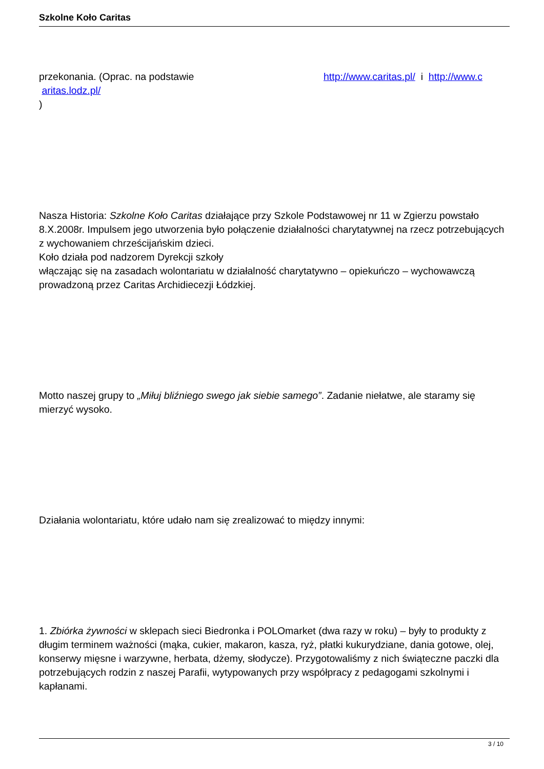Szkolne Koło Caritas
przekonania. (Oprac. na podstawie http://www.caritas.pl/ i http://www.c
aritas.lodz.pl/
)
Nasza Historia: Szkolne Koło Caritas działające przy Szkole Podstawowej nr 11 w Zgierzu powstało 8.X.2008r. Impulsem jego utworzenia było połączenie działalności charytatywnej na rzecz potrzebujących z wychowaniem chrześcijańskim dzieci.
Koło działa pod nadzorem Dyrekcji szkoły
włączając się na zasadach wolontariatu w działalność charytatywno – opiekuńczo – wychowawczą prowadzoną przez Caritas Archidiecezji Łódzkiej.
Motto naszej grupy to „Miłuj bliźniego swego jak siebie samego”. Zadanie niełatwe, ale staramy się mierzyć wysoko.
Działania wolontariatu, które udało nam się zrealizować to między innymi:
1. Zbiórka żywności w sklepach sieci Biedronka i POLOmarket (dwa razy w roku) – były to produkty z długim terminem ważności (mąka, cukier, makaron, kasza, ryż, płatki kukurydziane, dania gotowe, olej, konserwy mięsne i warzywne, herbata, dżemy, słodycze). Przygotowaliśmy z nich świąteczne paczki dla potrzebujących rodzin z naszej Parafii, wytypowanych przy współpracy z pedagogami szkolnymi i kapłanami.
3 / 10